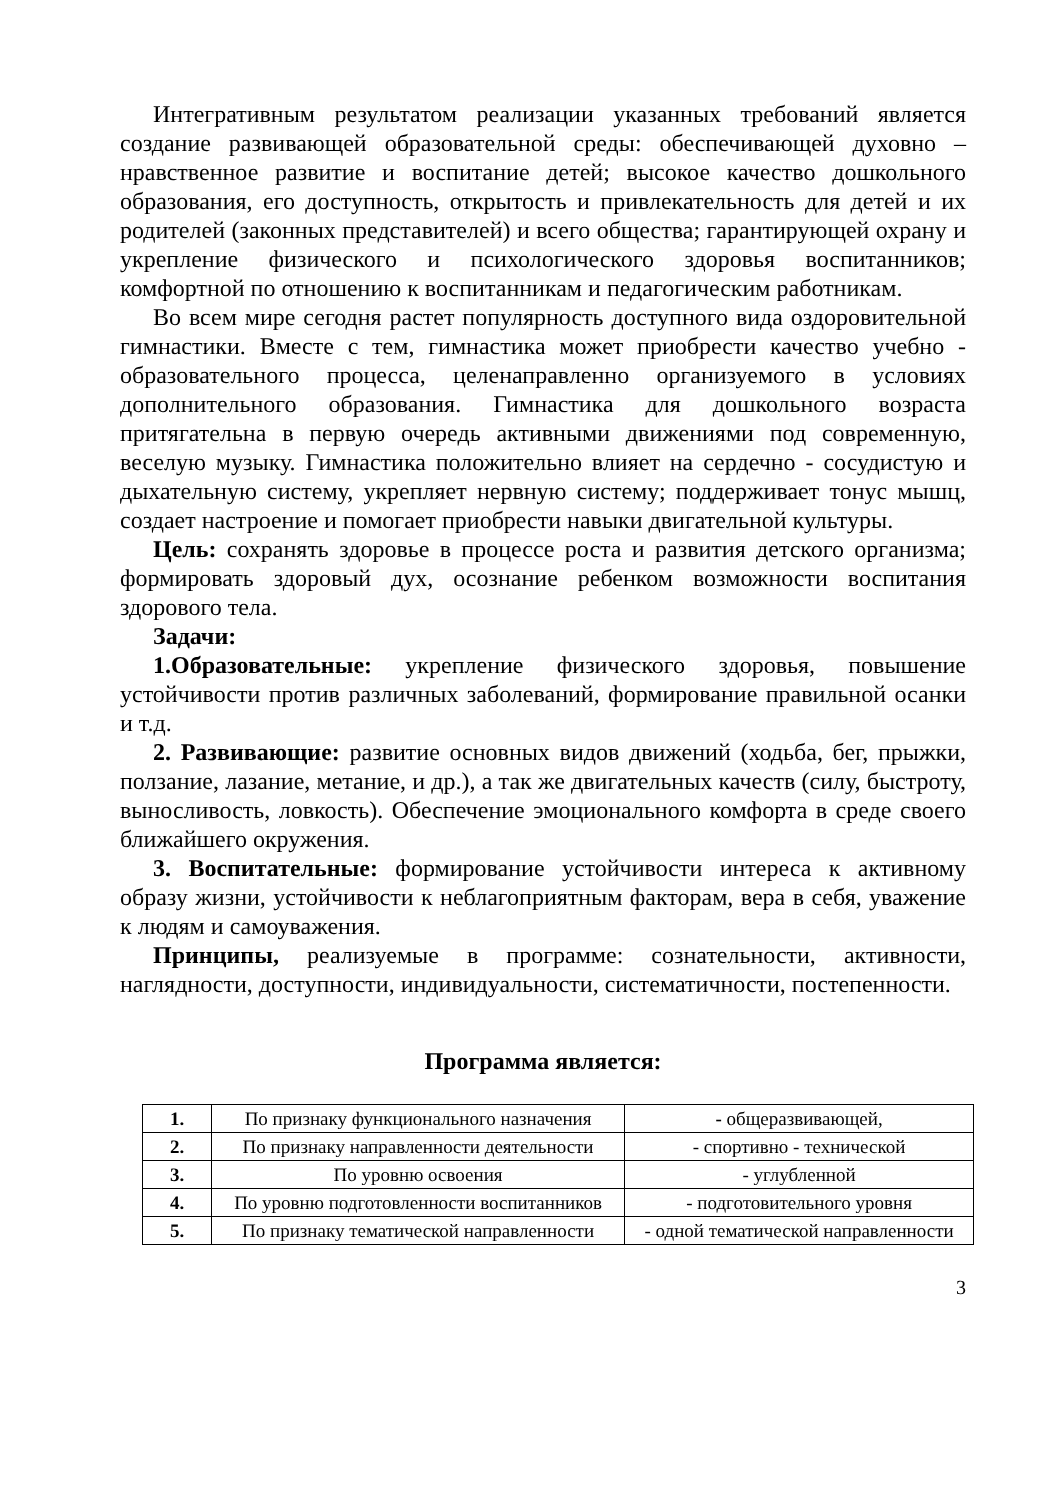Интегративным результатом реализации указанных требований является создание развивающей образовательной среды: обеспечивающей духовно – нравственное развитие и воспитание детей; высокое качество дошкольного образования, его доступность, открытость и привлекательность для детей и их родителей (законных представителей) и всего общества; гарантирующей охрану и укрепление физического и психологического здоровья воспитанников; комфортной по отношению к воспитанникам и педагогическим работникам.
Во всем мире сегодня растет популярность доступного вида оздоровительной гимнастики. Вместе с тем, гимнастика может приобрести качество учебно - образовательного процесса, целенаправленно организуемого в условиях дополнительного образования. Гимнастика для дошкольного возраста притягательна в первую очередь активными движениями под современную, веселую музыку. Гимнастика положительно влияет на сердечно - сосудистую и дыхательную систему, укрепляет нервную систему; поддерживает тонус мышц, создает настроение и помогает приобрести навыки двигательной культуры.
Цель: сохранять здоровье в процессе роста и развития детского организма; формировать здоровый дух, осознание ребенком возможности воспитания здорового тела.
Задачи:
1.Образовательные: укрепление физического здоровья, повышение устойчивости против различных заболеваний, формирование правильной осанки и т.д.
2. Развивающие: развитие основных видов движений (ходьба, бег, прыжки, ползание, лазание, метание, и др.), а так же двигательных качеств (силу, быстроту, выносливость, ловкость). Обеспечение эмоционального комфорта в среде своего ближайшего окружения.
3. Воспитательные: формирование устойчивости интереса к активному образу жизни, устойчивости к неблагоприятным факторам, вера в себя, уважение к людям и самоуважения.
Принципы, реализуемые в программе: сознательности, активности, наглядности, доступности, индивидуальности, систематичности, постепенности.
Программа является:
| 1. | По признаку функционального назначения | - общеразвивающей, |
| 2. | По признаку направленности деятельности | - спортивно - технической |
| 3. | По уровню освоения | - углубленной |
| 4. | По уровню подготовленности воспитанников | - подготовительного уровня |
| 5. | По признаку тематической направленности | - одной тематической направленности |
3